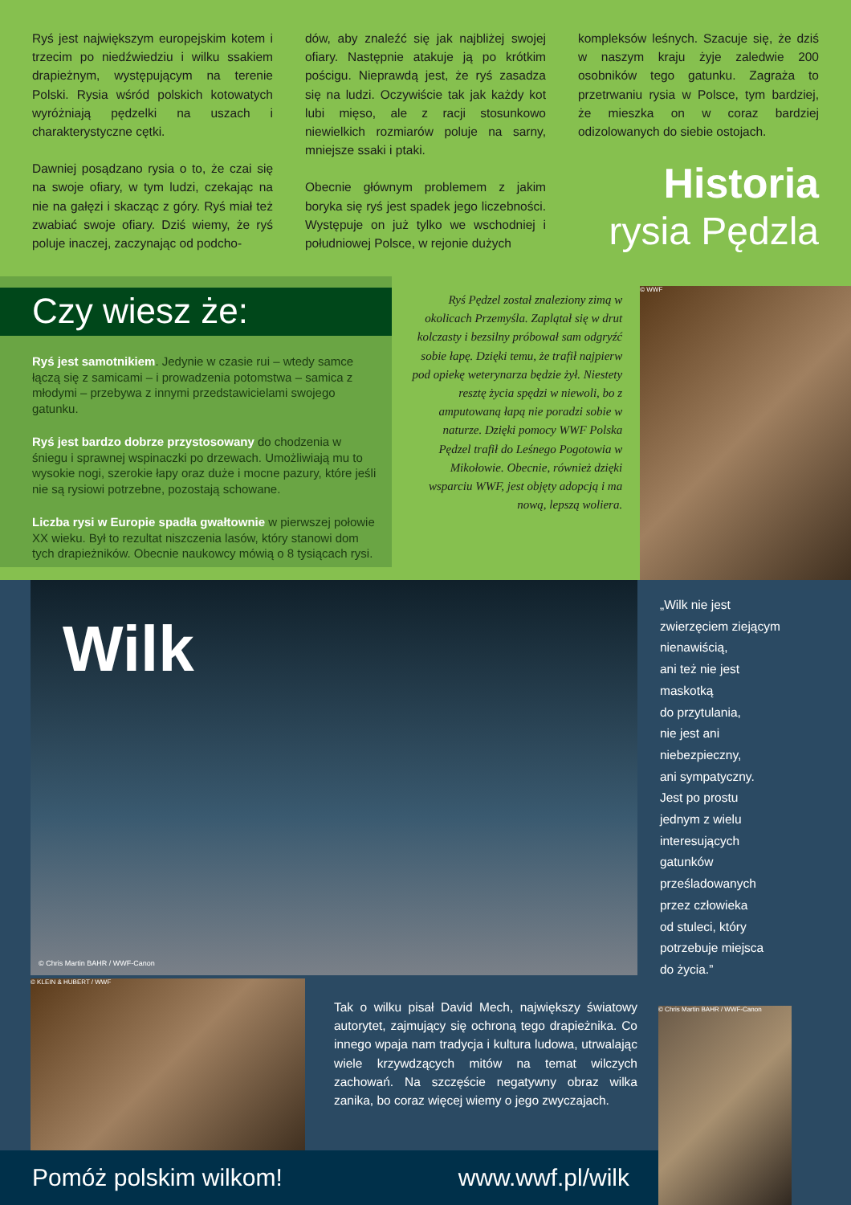Ryś jest największym europejskim kotem i trzecim po niedźwiedziu i wilku ssakiem drapieżnym, występującym na terenie Polski. Rysia wśród polskich kotowatych wyróżniają pędzelki na uszach i charakterystyczne cętki.
Dawniej posądzano rysia o to, że czai się na swoje ofiary, w tym ludzi, czekając na nie na gałęzi i skacząc z góry. Ryś miał też zwabiać swoje ofiary. Dziś wiemy, że ryś poluje inaczej, zaczynając od podcho-
dów, aby znaleźć się jak najbliżej swojej ofiary. Następnie atakuje ją po krótkim pościgu. Nieprawdą jest, że ryś zasadza się na ludzi. Oczywiście tak jak każdy kot lubi mięso, ale z racji stosunkowo niewielkich rozmiarów poluje na sarny, mniejsze ssaki i ptaki.
Obecnie głównym problemem z jakim boryka się ryś jest spadek jego liczebności. Występuje on już tylko we wschodniej i południowej Polsce, w rejonie dużych
kompleksów leśnych. Szacuje się, że dziś w naszym kraju żyje zaledwie 200 osobników tego gatunku. Zagraża to przetrwaniu rysia w Polsce, tym bardziej, że mieszka on w coraz bardziej odizolowanych do siebie ostojach.
Historia
rysia Pędzla
Czy wiesz że:
Ryś jest samotnikiem. Jedynie w czasie rui – wtedy samce łączą się z samicami – i prowadzenia potomstwa – samica z młodymi – przebywa z innymi przedstawicielami swojego gatunku.
Ryś jest bardzo dobrze przystosowany do chodzenia w śniegu i sprawnej wspinaczki po drzewach. Umożliwiają mu to wysokie nogi, szerokie łapy oraz duże i mocne pazury, które jeśli nie są rysiowi potrzebne, pozostają schowane.
Liczba rysi w Europie spadła gwałtownie w pierwszej połowie XX wieku. Był to rezultat niszczenia lasów, który stanowi dom tych drapieżników. Obecnie naukowcy mówią o 8 tysiącach rysi.
Ryś Pędzel został znaleziony zimą w okolicach Przemyśla. Zaplątał się w drut kolczasty i bezsilny próbował sam odgryźć sobie łapę. Dzięki temu, że trafił najpierw pod opiekę weterynarza będzie żył. Niestety resztę życia spędzi w niewoli, bo z amputowaną łapą nie poradzi sobie w naturze. Dzięki pomocy WWF Polska Pędzel trafił do Leśnego Pogotowia w Mikołowie. Obecnie, również dzięki wsparciu WWF, jest objęty adopcją i ma nową, lepszą woliera.
© WWF
Wilk
© Chris Martin BAHR / WWF-Canon
„Wilk nie jest
zwierzęciem ziejącym
nienawiścią,
ani też nie jest
maskotką
do przytulania,
nie jest ani
niebezpieczny,
ani sympatyczny.
Jest po prostu
jednym z wielu
interesujących
gatunków
prześladowanych
przez człowieka
od stuleci, który
potrzebuje miejsca
do życia.”
© KLEIN & HUBERT / WWF
Tak o wilku pisał David Mech, największy światowy autorytet, zajmujący się ochroną tego drapieżnika. Co innego wpaja nam tradycja i kultura ludowa, utrwalając wiele krzywdzących mitów na temat wilczych zachowań. Na szczęście negatywny obraz wilka zanika, bo coraz więcej wiemy o jego zwyczajach.
© Chris Martin BAHR / WWF-Canon
Pomóż polskim wilkom! www.wwf.pl/wilk